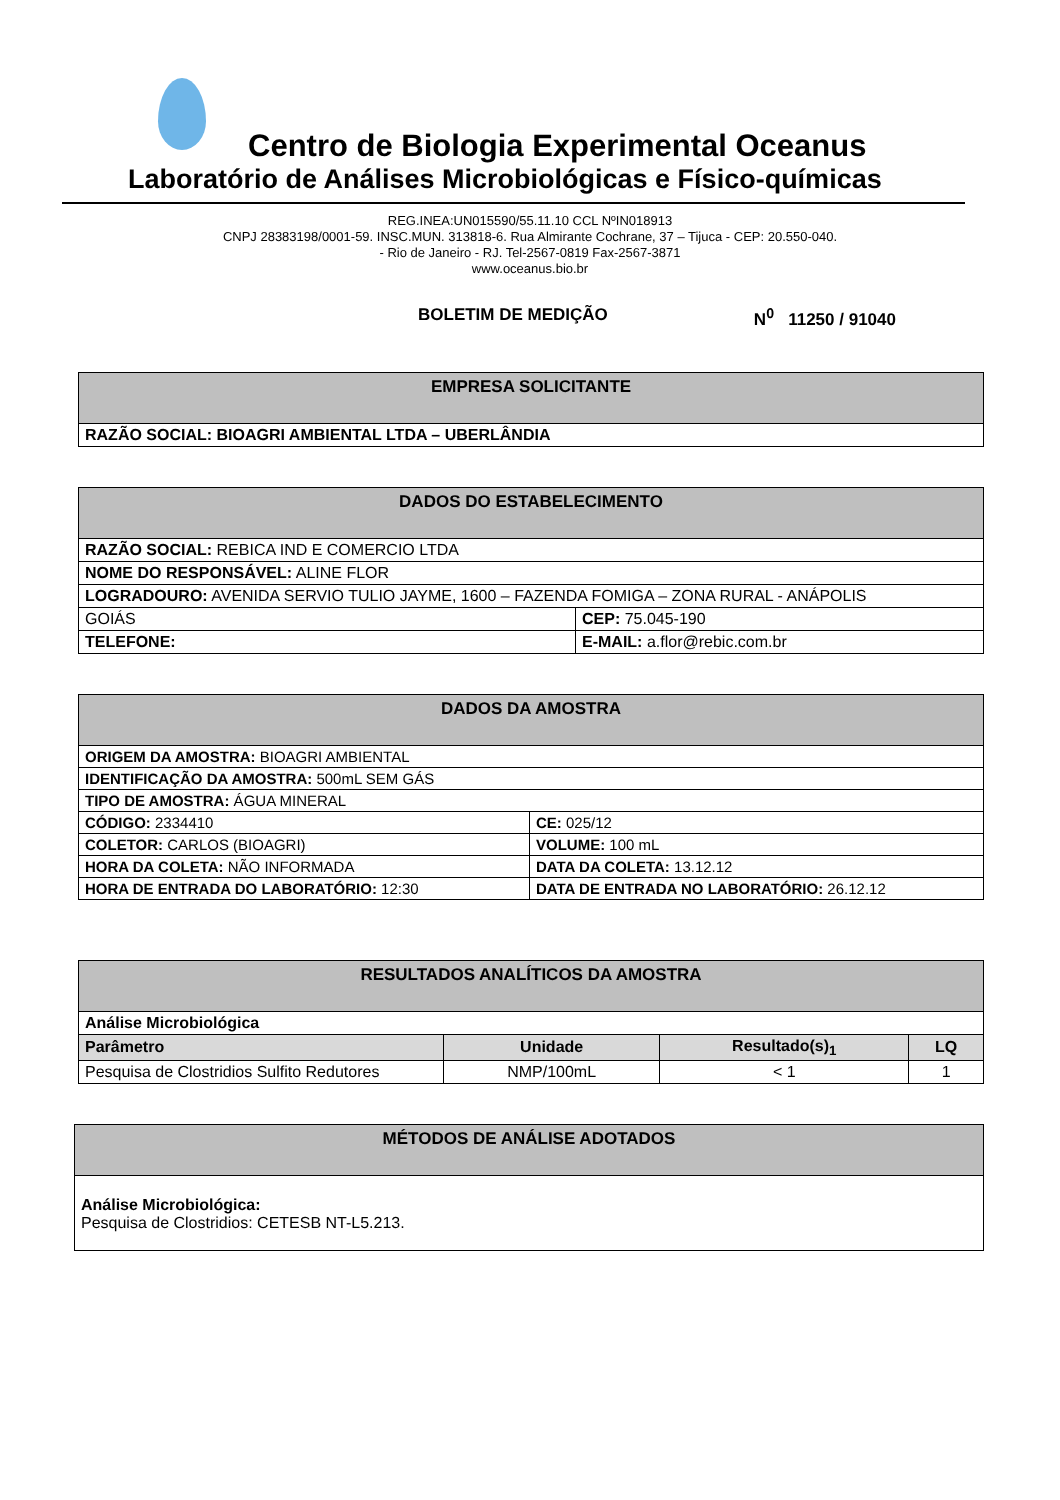Centro de Biologia Experimental Oceanus
Laboratório de Análises Microbiológicas e Físico-químicas
REG.INEA:UN015590/55.11.10 CCL NºIN018913
CNPJ 28383198/0001-59. INSC.MUN. 313818-6. Rua Almirante Cochrane, 37 – Tijuca - CEP: 20.550-040.
- Rio de Janeiro - RJ. Tel-2567-0819 Fax-2567-3871
www.oceanus.bio.br
BOLETIM DE MEDIÇÃO N<sup>0</sup> 11250 / 91040
| EMPRESA SOLICITANTE |
| --- |
| RAZÃO SOCIAL: BIOAGRI AMBIENTAL LTDA – UBERLÂNDIA |
| DADOS DO ESTABELECIMENTO | |
| --- | --- |
| RAZÃO SOCIAL: REBICA IND E COMERCIO LTDA | |
| NOME DO RESPONSÁVEL: ALINE FLOR | |
| LOGRADOURO: AVENIDA SERVIO TULIO JAYME, 1600 – FAZENDA FOMIGA – ZONA RURAL - ANÁPOLIS | |
| GOIÁS | CEP: 75.045-190 |
| TELEFONE: | E-MAIL: a.flor@rebic.com.br |
| DADOS DA AMOSTRA | |
| --- | --- |
| ORIGEM DA AMOSTRA: BIOAGRI AMBIENTAL | |
| IDENTIFICAÇÃO DA AMOSTRA: 500mL SEM GÁS | |
| TIPO DE AMOSTRA: ÁGUA MINERAL | |
| CÓDIGO: 2334410 | CE: 025/12 |
| COLETOR: CARLOS (BIOAGRI) | VOLUME: 100 mL |
| HORA DA COLETA: NÃO INFORMADA | DATA DA COLETA: 13.12.12 |
| HORA DE ENTRADA DO LABORATÓRIO: 12:30 | DATA DE ENTRADA NO LABORATÓRIO: 26.12.12 |
| RESULTADOS ANALÍTICOS DA AMOSTRA | | | |
| --- | --- | --- | --- |
| Análise Microbiológica | | | |
| Parâmetro | Unidade | Resultado(s)<sub>1</sub> | LQ |
| Pesquisa de Clostridios Sulfito Redutores | NMP/100mL | < 1 | 1 |
| MÉTODOS DE ANÁLISE ADOTADOS |
| --- |
| Análise Microbiológica: Pesquisa de Clostridios: CETESB NT-L5.213. |